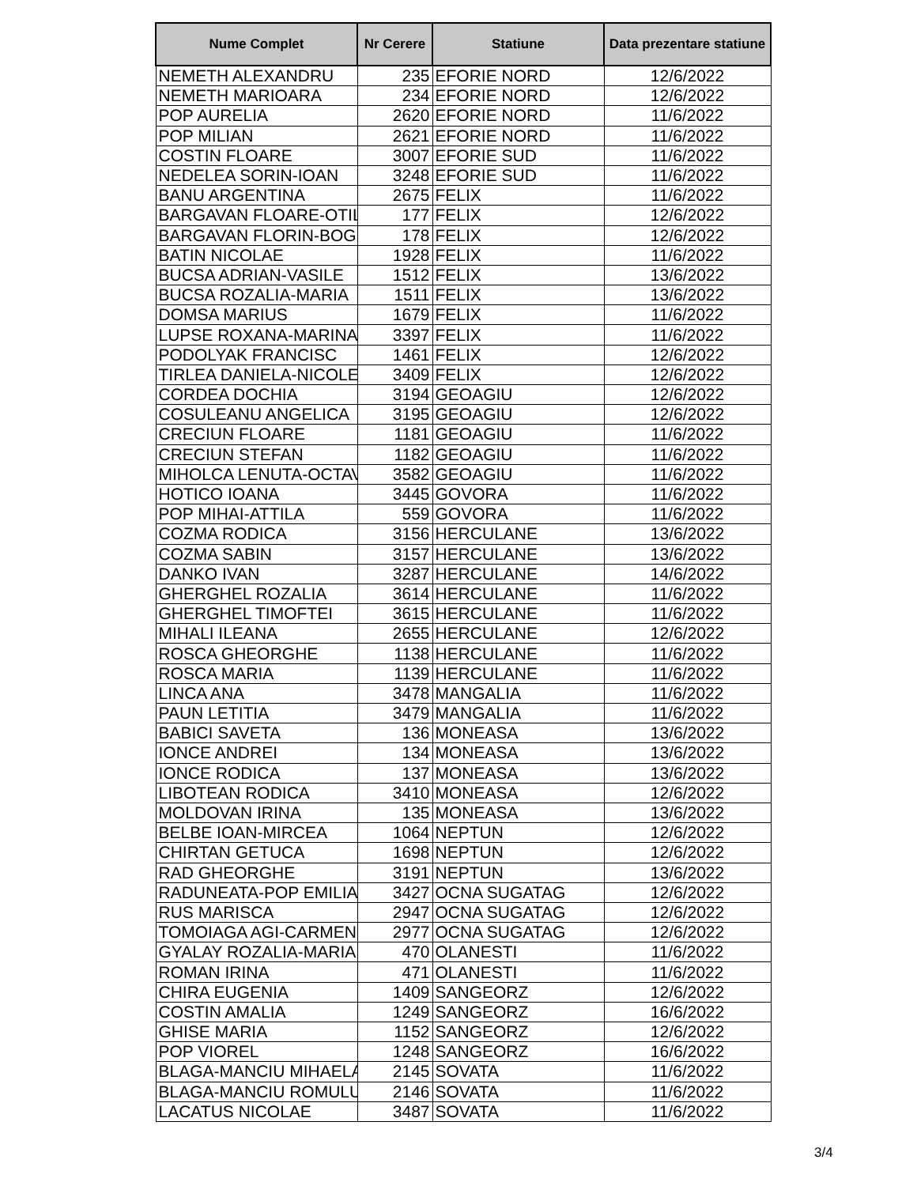| Nume Complet | Nr Cerere | Statiune | Data prezentare statiune |
| --- | --- | --- | --- |
| NEMETH ALEXANDRU | 235 | EFORIE NORD | 12/6/2022 |
| NEMETH MARIOARA | 234 | EFORIE NORD | 12/6/2022 |
| POP AURELIA | 2620 | EFORIE NORD | 11/6/2022 |
| POP MILIAN | 2621 | EFORIE NORD | 11/6/2022 |
| COSTIN FLOARE | 3007 | EFORIE SUD | 11/6/2022 |
| NEDELEA SORIN-IOAN | 3248 | EFORIE SUD | 11/6/2022 |
| BANU ARGENTINA | 2675 | FELIX | 11/6/2022 |
| BARGAVAN FLOARE-OTIL | 177 | FELIX | 12/6/2022 |
| BARGAVAN FLORIN-BOG | 178 | FELIX | 12/6/2022 |
| BATIN NICOLAE | 1928 | FELIX | 11/6/2022 |
| BUCSA ADRIAN-VASILE | 1512 | FELIX | 13/6/2022 |
| BUCSA ROZALIA-MARIA | 1511 | FELIX | 13/6/2022 |
| DOMSA MARIUS | 1679 | FELIX | 11/6/2022 |
| LUPSE ROXANA-MARINA | 3397 | FELIX | 11/6/2022 |
| PODOLYAK FRANCISC | 1461 | FELIX | 12/6/2022 |
| TIRLEA DANIELA-NICOLE | 3409 | FELIX | 12/6/2022 |
| CORDEA DOCHIA | 3194 | GEOAGIU | 12/6/2022 |
| COSULEANU ANGELICA | 3195 | GEOAGIU | 12/6/2022 |
| CRECIUN FLOARE | 1181 | GEOAGIU | 11/6/2022 |
| CRECIUN STEFAN | 1182 | GEOAGIU | 11/6/2022 |
| MIHOLCA LENUTA-OCTAV | 3582 | GEOAGIU | 11/6/2022 |
| HOTICO IOANA | 3445 | GOVORA | 11/6/2022 |
| POP MIHAI-ATTILA | 559 | GOVORA | 11/6/2022 |
| COZMA RODICA | 3156 | HERCULANE | 13/6/2022 |
| COZMA SABIN | 3157 | HERCULANE | 13/6/2022 |
| DANKO IVAN | 3287 | HERCULANE | 14/6/2022 |
| GHERGHEL ROZALIA | 3614 | HERCULANE | 11/6/2022 |
| GHERGHEL TIMOFTEI | 3615 | HERCULANE | 11/6/2022 |
| MIHALI ILEANA | 2655 | HERCULANE | 12/6/2022 |
| ROSCA GHEORGHE | 1138 | HERCULANE | 11/6/2022 |
| ROSCA MARIA | 1139 | HERCULANE | 11/6/2022 |
| LINCA ANA | 3478 | MANGALIA | 11/6/2022 |
| PAUN LETITIA | 3479 | MANGALIA | 11/6/2022 |
| BABICI SAVETA | 136 | MONEASA | 13/6/2022 |
| IONCE ANDREI | 134 | MONEASA | 13/6/2022 |
| IONCE RODICA | 137 | MONEASA | 13/6/2022 |
| LIBOTEAN RODICA | 3410 | MONEASA | 12/6/2022 |
| MOLDOVAN IRINA | 135 | MONEASA | 13/6/2022 |
| BELBE IOAN-MIRCEA | 1064 | NEPTUN | 12/6/2022 |
| CHIRTAN GETUCA | 1698 | NEPTUN | 12/6/2022 |
| RAD GHEORGHE | 3191 | NEPTUN | 13/6/2022 |
| RADUNEATA-POP EMILIA | 3427 | OCNA SUGATAG | 12/6/2022 |
| RUS MARISCA | 2947 | OCNA SUGATAG | 12/6/2022 |
| TOMOIAGA AGI-CARMEN | 2977 | OCNA SUGATAG | 12/6/2022 |
| GYALAY ROZALIA-MARIA | 470 | OLANESTI | 11/6/2022 |
| ROMAN IRINA | 471 | OLANESTI | 11/6/2022 |
| CHIRA EUGENIA | 1409 | SANGEORZ | 12/6/2022 |
| COSTIN AMALIA | 1249 | SANGEORZ | 16/6/2022 |
| GHISE MARIA | 1152 | SANGEORZ | 12/6/2022 |
| POP VIOREL | 1248 | SANGEORZ | 16/6/2022 |
| BLAGA-MANCIU MIHAELA | 2145 | SOVATA | 11/6/2022 |
| BLAGA-MANCIU ROMULU | 2146 | SOVATA | 11/6/2022 |
| LACATUS NICOLAE | 3487 | SOVATA | 11/6/2022 |
3/4